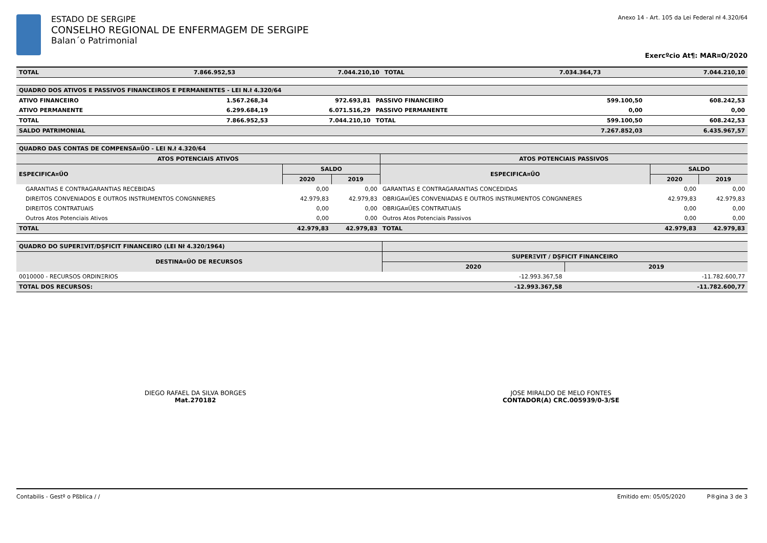ESTADO DE SERGIPE
CONSELHO REGIONAL DE ENFERMAGEM DE SERGIPE
Balan´o Patrimonial
Anexo 14 - Art. 105 da Lei Federal nł 4.320/64
Exercºcio At¶: MAR¤O/2020
| TOTAL | 7.866.952,53 | 7.044.210,10 | TOTAL | 7.034.364,73 | 7.044.210,10 |
| QUADRO DOS ATIVOS E PASSIVOS FINANCEIROS E PERMANENTES - LEI N.ł 4.320/64 | | | | | |
| ATIVO FINANCEIRO | 1.567.268,34 | 972.693,81 | PASSIVO FINANCEIRO | 599.100,50 | 608.242,53 |
| ATIVO PERMANENTE | 6.299.684,19 | 6.071.516,29 | PASSIVO PERMANENTE | 0,00 | 0,00 |
| TOTAL | 7.866.952,53 | 7.044.210,10 | TOTAL | 599.100,50 | 608.242,53 |
| SALDO PATRIMONIAL | | | | 7.267.852,03 | 6.435.967,57 |
| QUADRO DAS CONTAS DE COMPENSA¤ŰO - LEI N.ł 4.320/64 | | | | | |
| ATOS POTENCIAIS ATIVOS | | | ATOS POTENCIAIS PASSIVOS | | |
| ESPECIFICA¤ŰO | SALDO | | ESPECIFICA¤ŰO | SALDO | |
| | 2020 | 2019 | | 2020 | 2019 |
| GARANTIAS E CONTRAGARANTIAS RECEBIDAS | 0,00 | 0,00 | GARANTIAS E CONTRAGARANTIAS CONCEDIDAS | 0,00 | 0,00 |
| DIREITOS CONVENIADOS E OUTROS INSTRUMENTOS CONGNNERES | 42.979,83 | 42.979,83 | OBRIGA¤ŰES CONVENIADAS E OUTROS INSTRUMENTOS CONGNNERES | 42.979,83 | 42.979,83 |
| DIREITOS CONTRATUAIS | 0,00 | 0,00 | OBRIGA¤ŰES CONTRATUAIS | 0,00 | 0,00 |
| Outros Atos Potenciais Ativos | 0,00 | 0,00 | Outros Atos Potenciais Passivos | 0,00 | 0,00 |
| TOTAL | 42.979,83 | 42.979,83 | TOTAL | 42.979,83 | 42.979,83 |
| QUADRO DO SUPERΞVIT/DȘFICIT FINANCEIRO (LEI Nł 4.320/1964) | | |
| DESTINA¤ŰO DE RECURSOS | SUPERΞVIT / DȘFICIT FINANCEIRO | |
| | 2020 | 2019 |
| 0010000 - RECURSOS ORDINΞRIOS | -12.993.367,58 | -11.782.600,77 |
| TOTAL DOS RECURSOS: | -12.993.367,58 | -11.782.600,77 |
DIEGO RAFAEL DA SILVA BORGES
Mat.270182
JOSE MIRALDO DE MELO FONTES
CONTADOR(A) CRC.005939/0-3/SE
Contabilis - Gestº o Pßblica / / Emitido em: 05/05/2020 P®gina 3 de 3